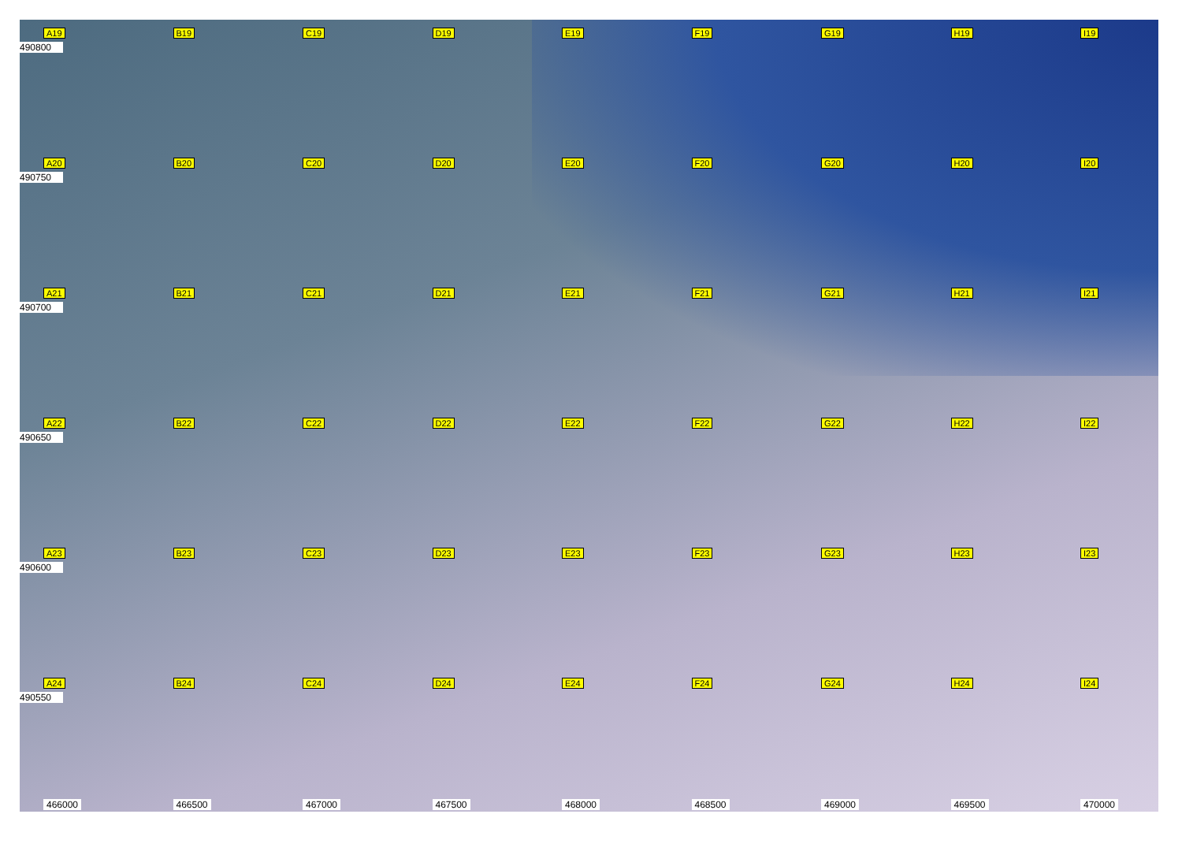A19
490800
B19
C19
D19
E19
F19
G19
H19
I19
A20
490750
B20
C20
D20
E20
F20
G20
H20
I20
A21
490700
B21
C21
D21
E21
F21
G21
H21
I21
A22
490650
B22
C22
D22
E22
F22
G22
H22
I22
A23
490600
B23
C23
D23
E23
F23
G23
H23
I23
A24
490550
B24
C24
D24
E24
F24
G24
H24
I24
466000 466500 467000 467500 468000 468500 469000 469500 470000